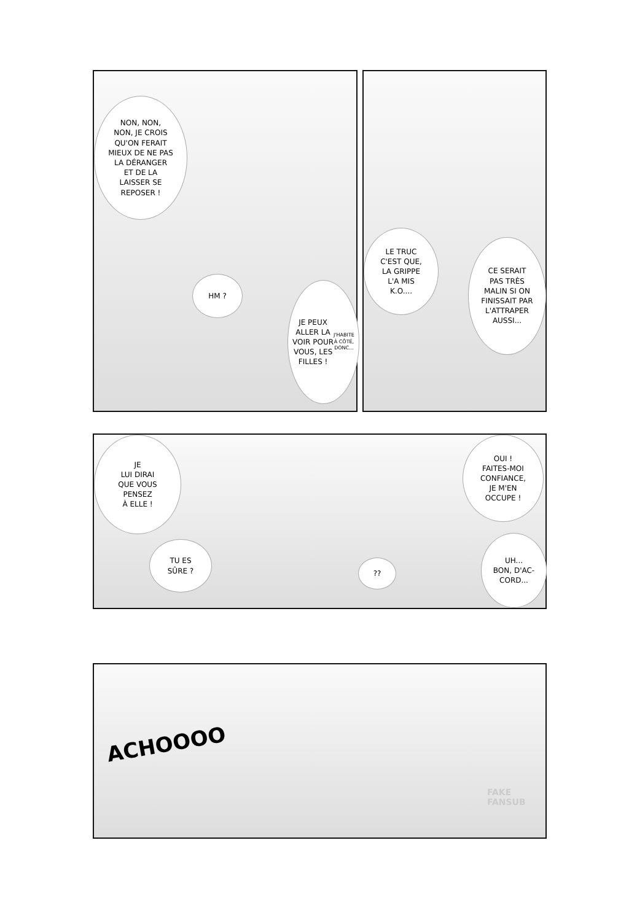NON, NON,
NON, JE CROIS
QU'ON FERAIT
MIEUX DE NE PAS
LA DÉRANGER
ET DE LA
LAISSER SE
REPOSER !
HM ?
JE PEUX
ALLER LA
VOIR POUR
VOUS, LES
FILLES !
J'HABITE
À CÔTÉ,
DONC...
LE TRUC
C'EST QUE,
LA GRIPPE
L'A MIS
K.O....
CE SERAIT
PAS TRÈS
MALIN SI ON
FINISSAIT PAR
L'ATTRAPER
AUSSI...
JE
LUI DIRAI
QUE VOUS
PENSEZ
À ELLE !
TU ES
SÛRE ?
??
OUI !
FAITES-MOI
CONFIANCE,
JE M'EN
OCCUPE !
UH...
BON, D'AC-
CORD...
ACHOOOO
FAKE
FANSUB